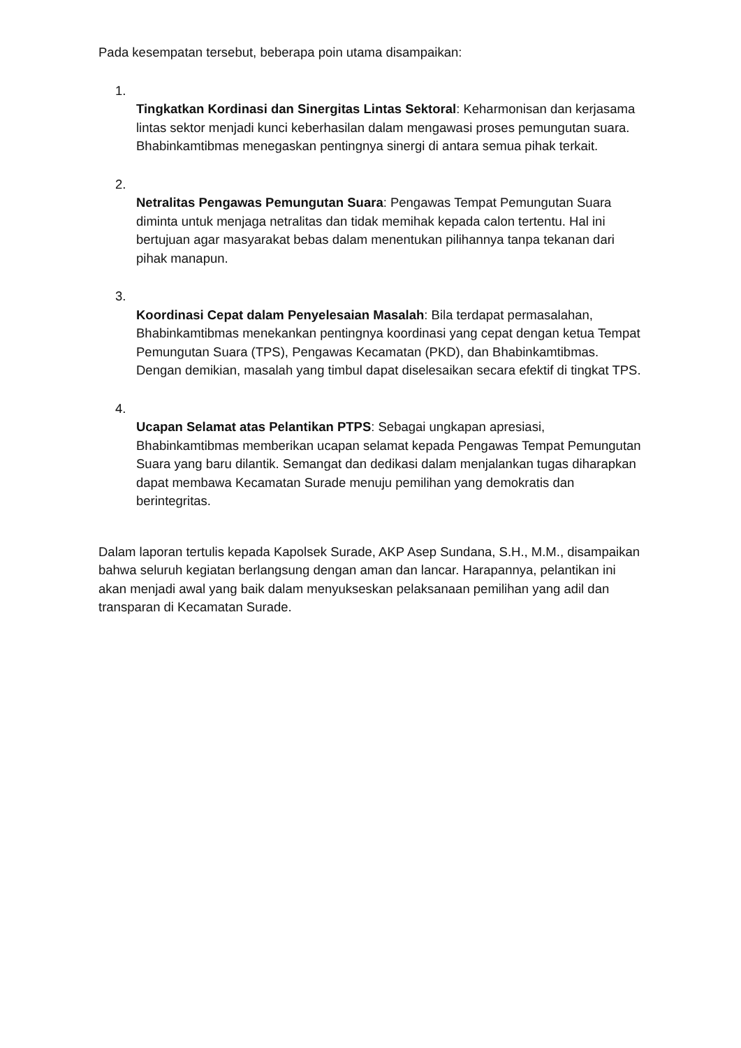Pada kesempatan tersebut, beberapa poin utama disampaikan:
1.
Tingkatkan Kordinasi dan Sinergitas Lintas Sektoral: Keharmonisan dan kerjasama lintas sektor menjadi kunci keberhasilan dalam mengawasi proses pemungutan suara. Bhabinkamtibmas menegaskan pentingnya sinergi di antara semua pihak terkait.
2.
Netralitas Pengawas Pemungutan Suara: Pengawas Tempat Pemungutan Suara diminta untuk menjaga netralitas dan tidak memihak kepada calon tertentu. Hal ini bertujuan agar masyarakat bebas dalam menentukan pilihannya tanpa tekanan dari pihak manapun.
3.
Koordinasi Cepat dalam Penyelesaian Masalah: Bila terdapat permasalahan, Bhabinkamtibmas menekankan pentingnya koordinasi yang cepat dengan ketua Tempat Pemungutan Suara (TPS), Pengawas Kecamatan (PKD), dan Bhabinkamtibmas. Dengan demikian, masalah yang timbul dapat diselesaikan secara efektif di tingkat TPS.
4.
Ucapan Selamat atas Pelantikan PTPS: Sebagai ungkapan apresiasi, Bhabinkamtibmas memberikan ucapan selamat kepada Pengawas Tempat Pemungutan Suara yang baru dilantik. Semangat dan dedikasi dalam menjalankan tugas diharapkan dapat membawa Kecamatan Surade menuju pemilihan yang demokratis dan berintegritas.
Dalam laporan tertulis kepada Kapolsek Surade, AKP Asep Sundana, S.H., M.M., disampaikan bahwa seluruh kegiatan berlangsung dengan aman dan lancar. Harapannya, pelantikan ini akan menjadi awal yang baik dalam menyukseskan pelaksanaan pemilihan yang adil dan transparan di Kecamatan Surade.